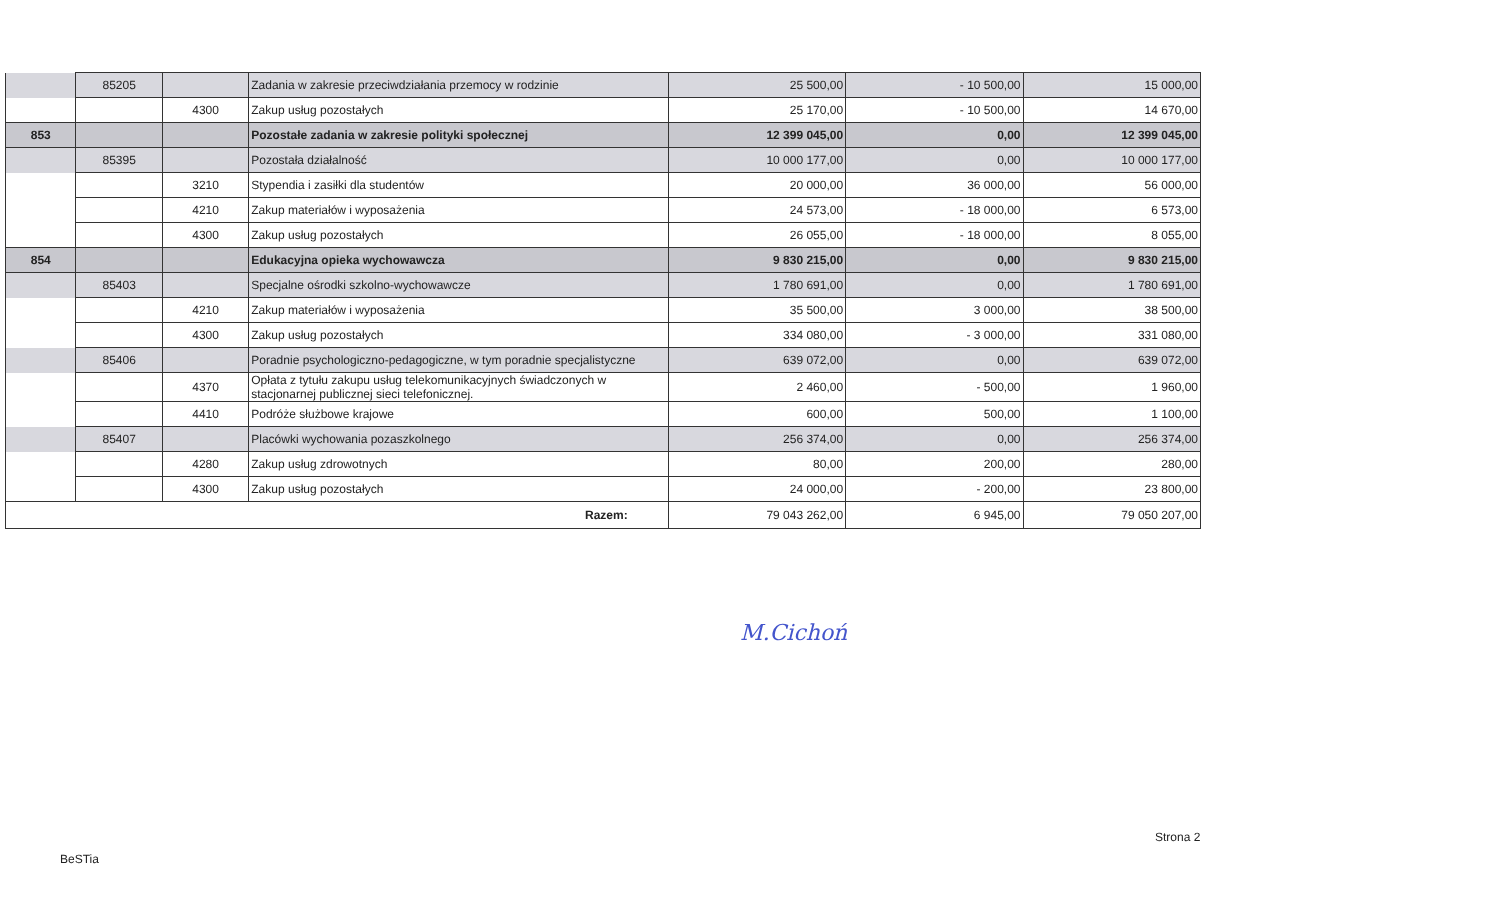| | 85205 | | Zadania w zakresie przeciwdziałania przemocy w rodzinie | 25 500,00 | - 10 500,00 | 15 000,00 |
| | | 4300 | Zakup usług pozostałych | 25 170,00 | - 10 500,00 | 14 670,00 |
| 853 | | | Pozostałe zadania w zakresie polityki społecznej | 12 399 045,00 | 0,00 | 12 399 045,00 |
| | 85395 | | Pozostała działalność | 10 000 177,00 | 0,00 | 10 000 177,00 |
| | | 3210 | Stypendia i zasiłki dla studentów | 20 000,00 | 36 000,00 | 56 000,00 |
| | | 4210 | Zakup materiałów i wyposażenia | 24 573,00 | - 18 000,00 | 6 573,00 |
| | | 4300 | Zakup usług pozostałych | 26 055,00 | - 18 000,00 | 8 055,00 |
| 854 | | | Edukacyjna opieka wychowawcza | 9 830 215,00 | 0,00 | 9 830 215,00 |
| | 85403 | | Specjalne ośrodki szkolno-wychowawcze | 1 780 691,00 | 0,00 | 1 780 691,00 |
| | | 4210 | Zakup materiałów i wyposażenia | 35 500,00 | 3 000,00 | 38 500,00 |
| | | 4300 | Zakup usług pozostałych | 334 080,00 | - 3 000,00 | 331 080,00 |
| | 85406 | | Poradnie psychologiczno-pedagogiczne, w tym poradnie specjalistyczne | 639 072,00 | 0,00 | 639 072,00 |
| | | 4370 | Opłata z tytułu zakupu usług telekomunikacyjnych świadczonych w stacjonarnej publicznej sieci telefonicznej. | 2 460,00 | - 500,00 | 1 960,00 |
| | | 4410 | Podróże służbowe krajowe | 600,00 | 500,00 | 1 100,00 |
| | 85407 | | Placówki wychowania pozaszkolnego | 256 374,00 | 0,00 | 256 374,00 |
| | | 4280 | Zakup usług zdrowotnych | 80,00 | 200,00 | 280,00 |
| | | 4300 | Zakup usług pozostałych | 24 000,00 | - 200,00 | 23 800,00 |
| Razem: | | | | 79 043 262,00 | 6 945,00 | 79 050 207,00 |
M.Cichoń
Strona 2
BeSTia